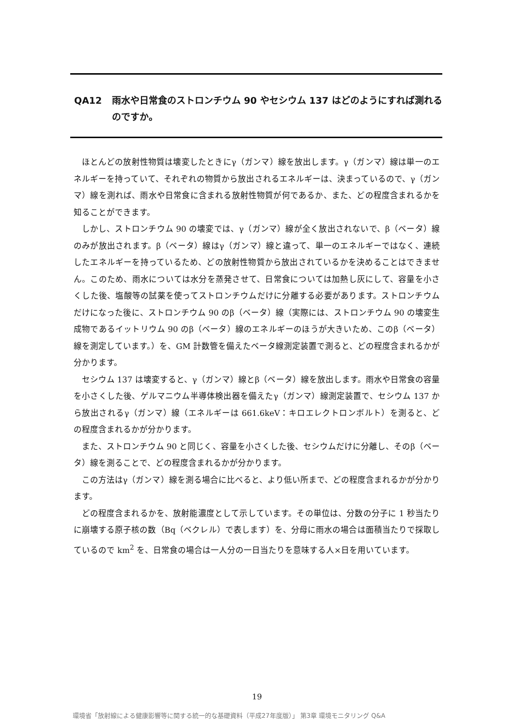QA12 雨水や日常食のストロンチウム 90 やセシウム 137 はどのようにすれば測れるのですか。
ほとんどの放射性物質は壊変したときにγ（ガンマ）線を放出します。γ（ガンマ）線は単一のエネルギーを持っていて、それぞれの物質から放出されるエネルギーは、決まっているので、γ（ガンマ）線を測れば、雨水や日常食に含まれる放射性物質が何であるか、また、どの程度含まれるかを知ることができます。
しかし、ストロンチウム 90 の壊変では、γ（ガンマ）線が全く放出されないで、β（ベータ）線のみが放出されます。β（ベータ）線はγ（ガンマ）線と違って、単一のエネルギーではなく、連続したエネルギーを持っているため、どの放射性物質から放出されているかを決めることはできません。このため、雨水については水分を蒸発させて、日常食については加熱し灰にして、容量を小さくした後、塩酸等の試薬を使ってストロンチウムだけに分離する必要があります。ストロンチウムだけになった後に、ストロンチウム 90 のβ（ベータ）線（実際には、ストロンチウム 90 の壊変生成物であるイットリウム 90 のβ（ベータ）線のエネルギーのほうが大きいため、このβ（ベータ）線を測定しています。）を、GM 計数管を備えたベータ線測定装置で測ると、どの程度含まれるかが分かります。
セシウム 137 は壊変すると、γ（ガンマ）線とβ（ベータ）線を放出します。雨水や日常食の容量を小さくした後、ゲルマニウム半導体検出器を備えたγ（ガンマ）線測定装置で、セシウム 137 から放出されるγ（ガンマ）線（エネルギーは 661.6keV：キロエレクトロンボルト）を測ると、どの程度含まれるかが分かります。
また、ストロンチウム 90 と同じく、容量を小さくした後、セシウムだけに分離し、そのβ（ベータ）線を測ることで、どの程度含まれるかが分かります。
この方法はγ（ガンマ）線を測る場合に比べると、より低い所まで、どの程度含まれるかが分かります。
どの程度含まれるかを、放射能濃度として示しています。その単位は、分数の分子に 1 秒当たりに崩壊する原子核の数（Bq（ベクレル）で表します）を、分母に雨水の場合は面積当たりで採取しているので km<sup>2</sup> を、日常食の場合は一人分の一日当たりを意味する人×日を用いています。
19
環境省「放射線による健康影響等に関する統一的な基礎資料（平成27年度版）」 第3章 環境モニタリング Q&A